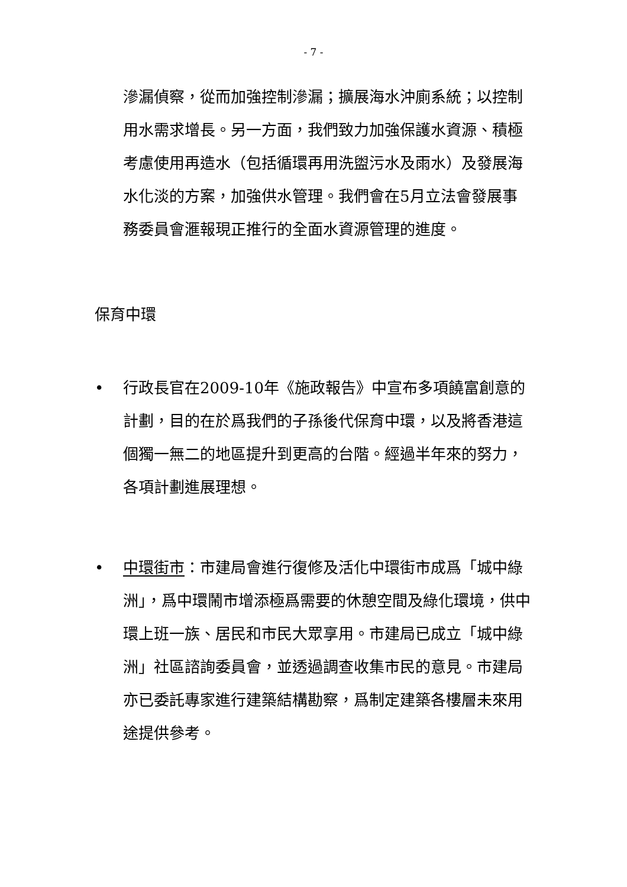- 7 -
滲漏偵察，從而加強控制滲漏；擴展海水沖廁系統；以控制用水需求增長。另一方面，我們致力加強保護水資源、積極考慮使用再造水（包括循環再用洗盥污水及雨水）及發展海水化淡的方案，加強供水管理。我們會在5月立法會發展事務委員會滙報現正推行的全面水資源管理的進度。
保育中環
• 行政長官在2009-10年《施政報告》中宣布多項饒富創意的計劃，目的在於爲我們的子孫後代保育中環，以及將香港這個獨一無二的地區提升到更高的台階。經過半年來的努力，各項計劃進展理想。
• 中環街市：市建局會進行復修及活化中環街市成爲「城中綠洲」，爲中環鬧市增添極爲需要的休憩空間及綠化環境，供中環上班一族、居民和市民大眾享用。市建局已成立「城中綠洲」社區諮詢委員會，並透過調查收集市民的意見。市建局亦已委託專家進行建築結構勘察，爲制定建築各樓層未來用途提供參考。